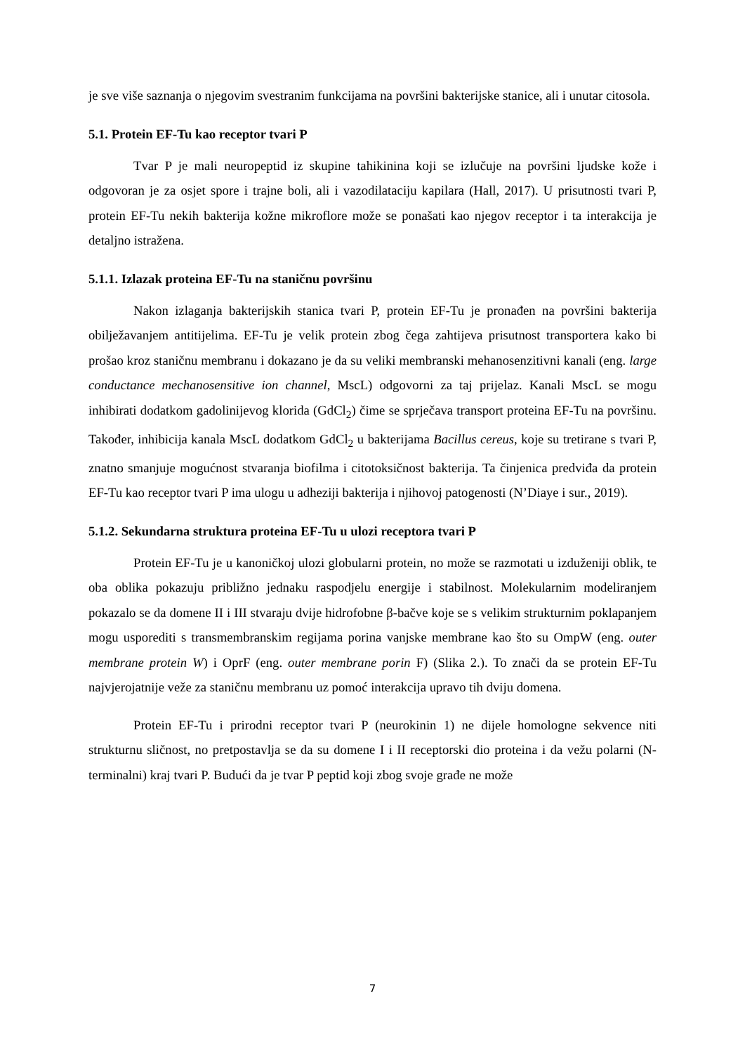je sve više saznanja o njegovim svestranim funkcijama na površini bakterijske stanice, ali i unutar citosola.
5.1. Protein EF-Tu kao receptor tvari P
Tvar P je mali neuropeptid iz skupine tahikinina koji se izlučuje na površini ljudske kože i odgovoran je za osjet spore i trajne boli, ali i vazodilataciju kapilara (Hall, 2017). U prisutnosti tvari P, protein EF-Tu nekih bakterija kožne mikroflore može se ponašati kao njegov receptor i ta interakcija je detaljno istražena.
5.1.1. Izlazak proteina EF-Tu na staničnu površinu
Nakon izlaganja bakterijskih stanica tvari P, protein EF-Tu je pronađen na površini bakterija obilježavanjem antitijelima. EF-Tu je velik protein zbog čega zahtijeva prisutnost transportera kako bi prošao kroz staničnu membranu i dokazano je da su veliki membranski mehanosenzitivni kanali (eng. large conductance mechanosensitive ion channel, MscL) odgovorni za taj prijelaz. Kanali MscL se mogu inhibirati dodatkom gadolinijevog klorida (GdCl<sub>2</sub>) čime se sprječava transport proteina EF-Tu na površinu. Također, inhibicija kanala MscL dodatkom GdCl<sub>2</sub> u bakterijama Bacillus cereus, koje su tretirane s tvari P, znatno smanjuje mogućnost stvaranja biofilma i citotoksičnost bakterija. Ta činjenica predviđa da protein EF-Tu kao receptor tvari P ima ulogu u adheziji bakterija i njihovoj patogenosti (N’Diaye i sur., 2019).
5.1.2. Sekundarna struktura proteina EF-Tu u ulozi receptora tvari P
Protein EF-Tu je u kanoničkoj ulozi globularni protein, no može se razmotati u izduženiji oblik, te oba oblika pokazuju približno jednaku raspodjelu energije i stabilnost. Molekularnim modeliranjem pokazalo se da domene II i III stvaraju dvije hidrofobne β-bačve koje se s velikim strukturnim poklapanjem mogu usporediti s transmembranskim regijama porina vanjske membrane kao što su OmpW (eng. outer membrane protein W) i OprF (eng. outer membrane porin F) (Slika 2.). To znači da se protein EF-Tu najvjerojatnije veže za staničnu membranu uz pomoć interakcija upravo tih dviju domena.
Protein EF-Tu i prirodni receptor tvari P (neurokinin 1) ne dijele homologne sekvence niti strukturnu sličnost, no pretpostavlja se da su domene I i II receptorski dio proteina i da vežu polarni (N-terminalni) kraj tvari P. Budući da je tvar P peptid koji zbog svoje građe ne može
7